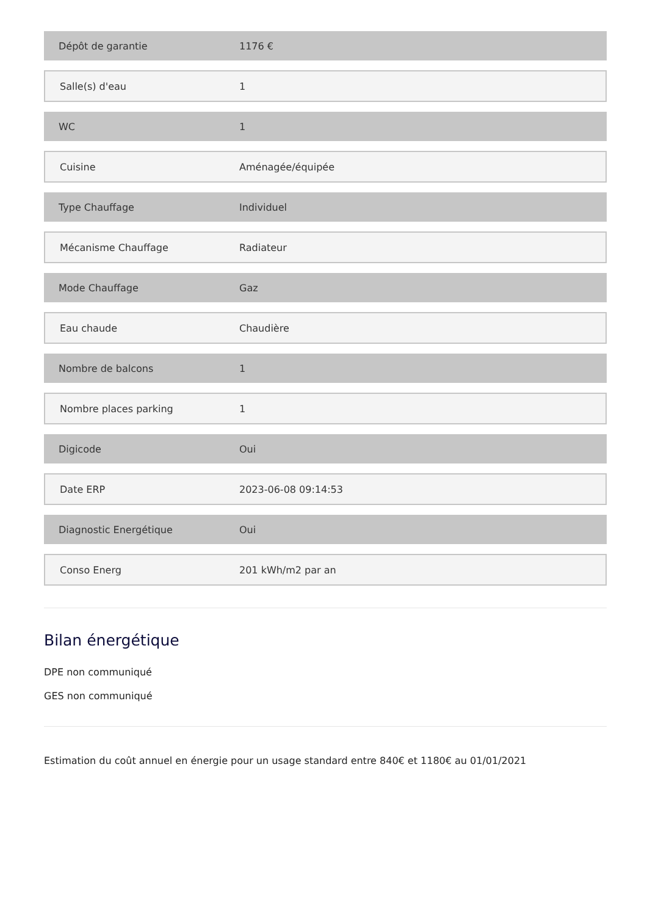| Dépôt de garantie | 1176 € |
| Salle(s) d'eau | 1 |
| WC | 1 |
| Cuisine | Aménagée/équipée |
| Type Chauffage | Individuel |
| Mécanisme Chauffage | Radiateur |
| Mode Chauffage | Gaz |
| Eau chaude | Chaudière |
| Nombre de balcons | 1 |
| Nombre places parking | 1 |
| Digicode | Oui |
| Date ERP | 2023-06-08 09:14:53 |
| Diagnostic Energétique | Oui |
| Conso Energ | 201 kWh/m2 par an |
Bilan énergétique
DPE non communiqué
GES non communiqué
Estimation du coût annuel en énergie pour un usage standard entre 840€ et 1180€ au 01/01/2021